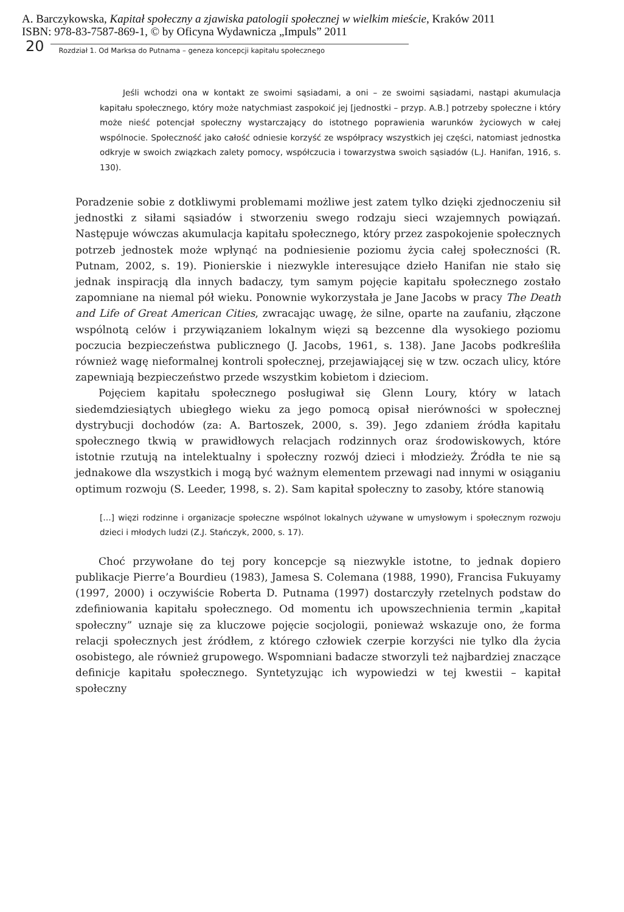A. Barczykowska, Kapitał społeczny a zjawiska patologii społecznej w wielkim mieście, Kraków 2011
ISBN: 978-83-7587-869-1, © by Oficyna Wydawnicza „Impuls” 2011
20 Rozdział 1. Od Marksa do Putnama – geneza koncepcji kapitału społecznego
Jeśli wchodzi ona w kontakt ze swoimi sąsiadami, a oni – ze swoimi sąsiadami, nastąpi akumulacja kapitału społecznego, który może natychmiast zaspokoić jej [jednostki – przyp. A.B.] potrzeby społeczne i który może nieść potencjał społeczny wystarczający do istotnego poprawienia warunków życiowych w całej wspólnocie. Społeczność jako całość odniesie korzyść ze współpracy wszystkich jej części, natomiast jednostka odkryje w swoich związkach zalety pomocy, współczucia i towarzystwa swoich sąsiadów (L.J. Hanifan, 1916, s. 130).
Poradzenie sobie z dotkliwymi problemami możliwe jest zatem tylko dzięki zjednoczeniu sił jednostki z siłami sąsiadów i stworzeniu swego rodzaju sieci wzajemnych powiązań. Następuje wówczas akumulacja kapitału społecznego, który przez zaspokojenie społecznych potrzeb jednostek może wpłynąć na podniesienie poziomu życia całej społeczności (R. Putnam, 2002, s. 19). Pionierskie i niezwykle interesujące dzieło Hanifan nie stało się jednak inspiracją dla innych badaczy, tym samym pojęcie kapitału społecznego zostało zapomniane na niemal pół wieku. Ponownie wykorzystała je Jane Jacobs w pracy The Death and Life of Great American Cities, zwracając uwagę, że silne, oparte na zaufaniu, złączone wspólnotą celów i przywiązaniem lokalnym więzi są bezcenne dla wysokiego poziomu poczucia bezpieczeństwa publicznego (J. Jacobs, 1961, s. 138). Jane Jacobs podkreśliła również wagę nieformalnej kontroli społecznej, przejawiającej się w tzw. oczach ulicy, które zapewniają bezpieczeństwo przede wszystkim kobietom i dzieciom.
Pojęciem kapitału społecznego posługiwał się Glenn Loury, który w latach siedemdziesiątych ubiegłego wieku za jego pomocą opisał nierówności w społecznej dystrybucji dochodów (za: A. Bartoszek, 2000, s. 39). Jego zdaniem źródła kapitału społecznego tkwią w prawidłowych relacjach rodzinnych oraz środowiskowych, które istotnie rzutują na intelektualny i społeczny rozwój dzieci i młodzieży. Źródła te nie są jednakowe dla wszystkich i mogą być ważnym elementem przewagi nad innymi w osiąganiu optimum rozwoju (S. Leeder, 1998, s. 2). Sam kapitał społeczny to zasoby, które stanowią
[…] więzi rodzinne i organizacje społeczne wspólnot lokalnych używane w umysłowym i społecznym rozwoju dzieci i młodych ludzi (Z.J. Stańczyk, 2000, s. 17).
Choć przywołane do tej pory koncepcje są niezwykle istotne, to jednak dopiero publikacje Pierre’a Bourdieu (1983), Jamesa S. Colemana (1988, 1990), Francisa Fukuyamy (1997, 2000) i oczywiście Roberta D. Putnama (1997) dostarczyły rzetelnych podstaw do zdefiniowania kapitału społecznego. Od momentu ich upowszechnienia termin „kapitał społeczny” uznaje się za kluczowe pojęcie socjologii, ponieważ wskazuje ono, że forma relacji społecznych jest źródłem, z którego człowiek czerpie korzyści nie tylko dla życia osobistego, ale również grupowego. Wspomniani badacze stworzyli też najbardziej znaczące definicje kapitału społecznego. Syntetyzując ich wypowiedzi w tej kwestii – kapitał społeczny